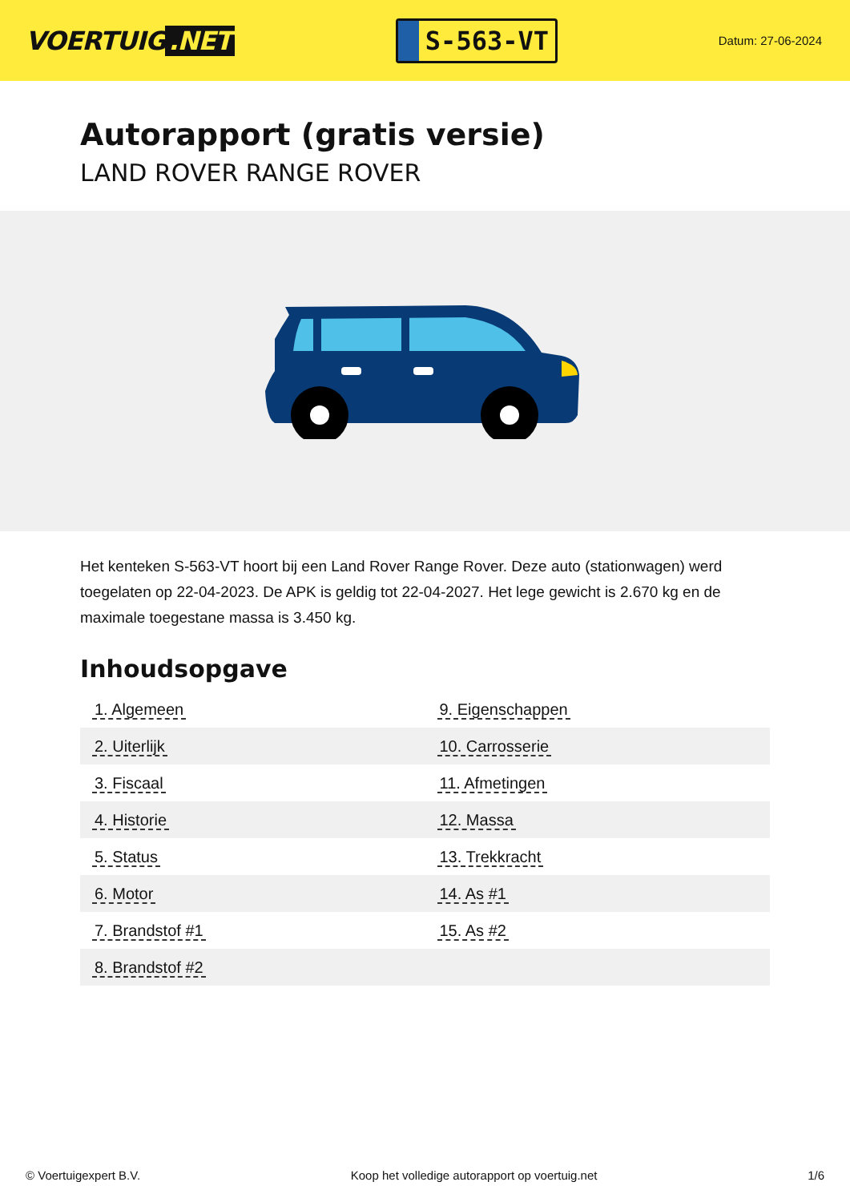VOERTUIG.NET
S-563-VT
Datum: 27-06-2024
Autorapport (gratis versie)
LAND ROVER RANGE ROVER
Het kenteken S-563-VT hoort bij een Land Rover Range Rover. Deze auto (stationwagen) werd toegelaten op 22-04-2023. De APK is geldig tot 22-04-2027. Het lege gewicht is 2.670 kg en de maximale toegestane massa is 3.450 kg.
Inhoudsopgave
| 1. Algemeen | 9. Eigenschappen |
| 2. Uiterlijk | 10. Carrosserie |
| 3. Fiscaal | 11. Afmetingen |
| 4. Historie | 12. Massa |
| 5. Status | 13. Trekkracht |
| 6. Motor | 14. As #1 |
| 7. Brandstof #1 | 15. As #2 |
| 8. Brandstof #2 | |
© Voertuigexpert B.V. Koop het volledige autorapport op voertuig.net 1/6